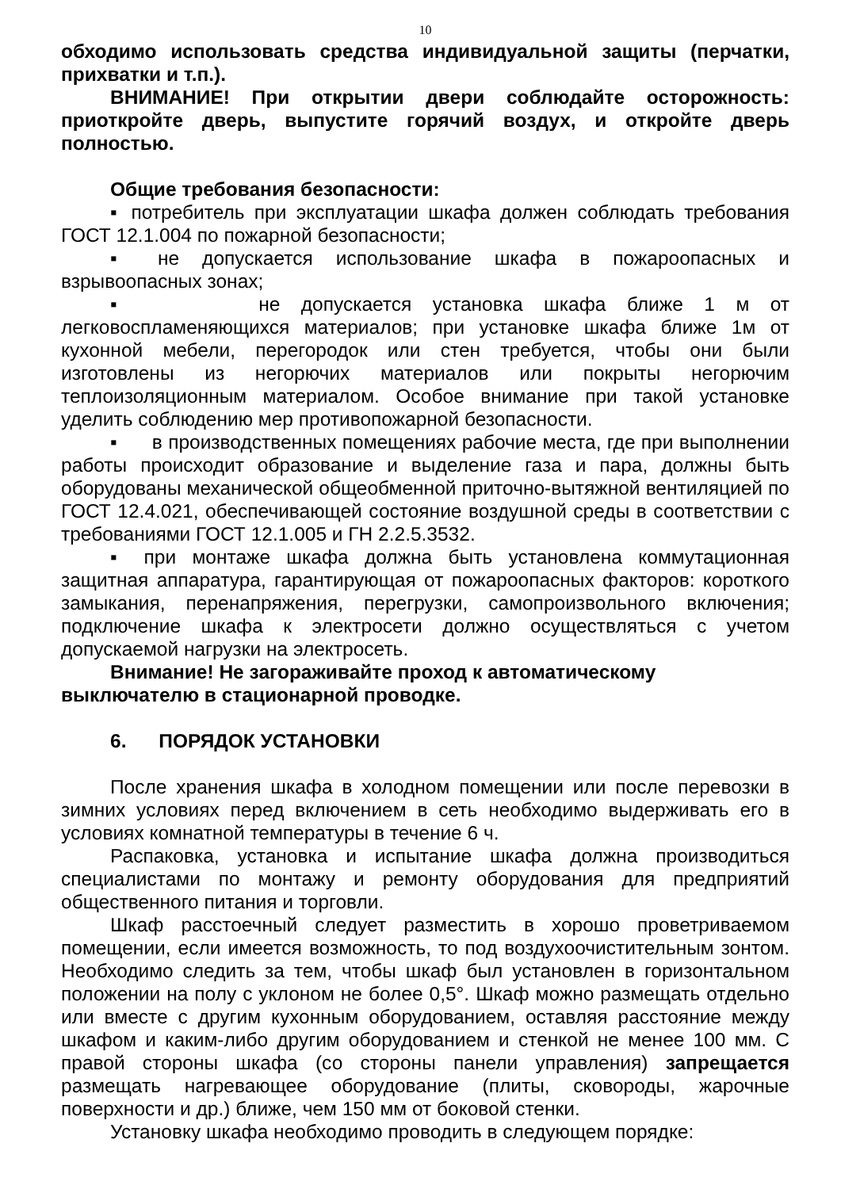10
обходимо использовать средства индивидуальной защиты (перчатки, прихватки и т.п.).
ВНИМАНИЕ! При открытии двери соблюдайте осторожность: приоткройте дверь, выпустите горячий воздух, и откройте дверь полностью.
Общие требования безопасности:
▪ потребитель при эксплуатации шкафа должен соблюдать требования ГОСТ 12.1.004 по пожарной безопасности;
▪ не допускается использование шкафа в пожароопасных и взрывоопасных зонах;
▪ не допускается установка шкафа ближе 1 м от легковоспламеняющихся материалов; при установке шкафа ближе 1м от кухонной мебели, перегородок или стен требуется, чтобы они были изготовлены из негорючих материалов или покрыты негорючим теплоизоляционным материалом. Особое внимание при такой установке уделить соблюдению мер противопожарной безопасности.
▪ в производственных помещениях рабочие места, где при выполнении работы происходит образование и выделение газа и пара, должны быть оборудованы механической общеобменной приточно-вытяжной вентиляцией по ГОСТ 12.4.021, обеспечивающей состояние воздушной среды в соответствии с требованиями ГОСТ 12.1.005 и ГН 2.2.5.3532.
▪ при монтаже шкафа должна быть установлена коммутационная защитная аппаратура, гарантирующая от пожароопасных факторов: короткого замыкания, перенапряжения, перегрузки, самопроизвольного включения; подключение шкафа к электросети должно осуществляться с учетом допускаемой нагрузки на электросеть.
Внимание! Не загораживайте проход к автоматическому выключателю в стационарной проводке.
6. ПОРЯДОК УСТАНОВКИ
После хранения шкафа в холодном помещении или после перевозки в зимних условиях перед включением в сеть необходимо выдерживать его в условиях комнатной температуры в течение 6 ч.
Распаковка, установка и испытание шкафа должна производиться специалистами по монтажу и ремонту оборудования для предприятий общественного питания и торговли.
Шкаф расстоечный следует разместить в хорошо проветриваемом помещении, если имеется возможность, то под воздухоочистительным зонтом. Необходимо следить за тем, чтобы шкаф был установлен в горизонтальном положении на полу с уклоном не более 0,5°. Шкаф можно размещать отдельно или вместе с другим кухонным оборудованием, оставляя расстояние между шкафом и каким-либо другим оборудованием и стенкой не менее 100 мм. С правой стороны шкафа (со стороны панели управления) запрещается размещать нагревающее оборудование (плиты, сковороды, жарочные поверхности и др.) ближе, чем 150 мм от боковой стенки.
Установку шкафа необходимо проводить в следующем порядке: